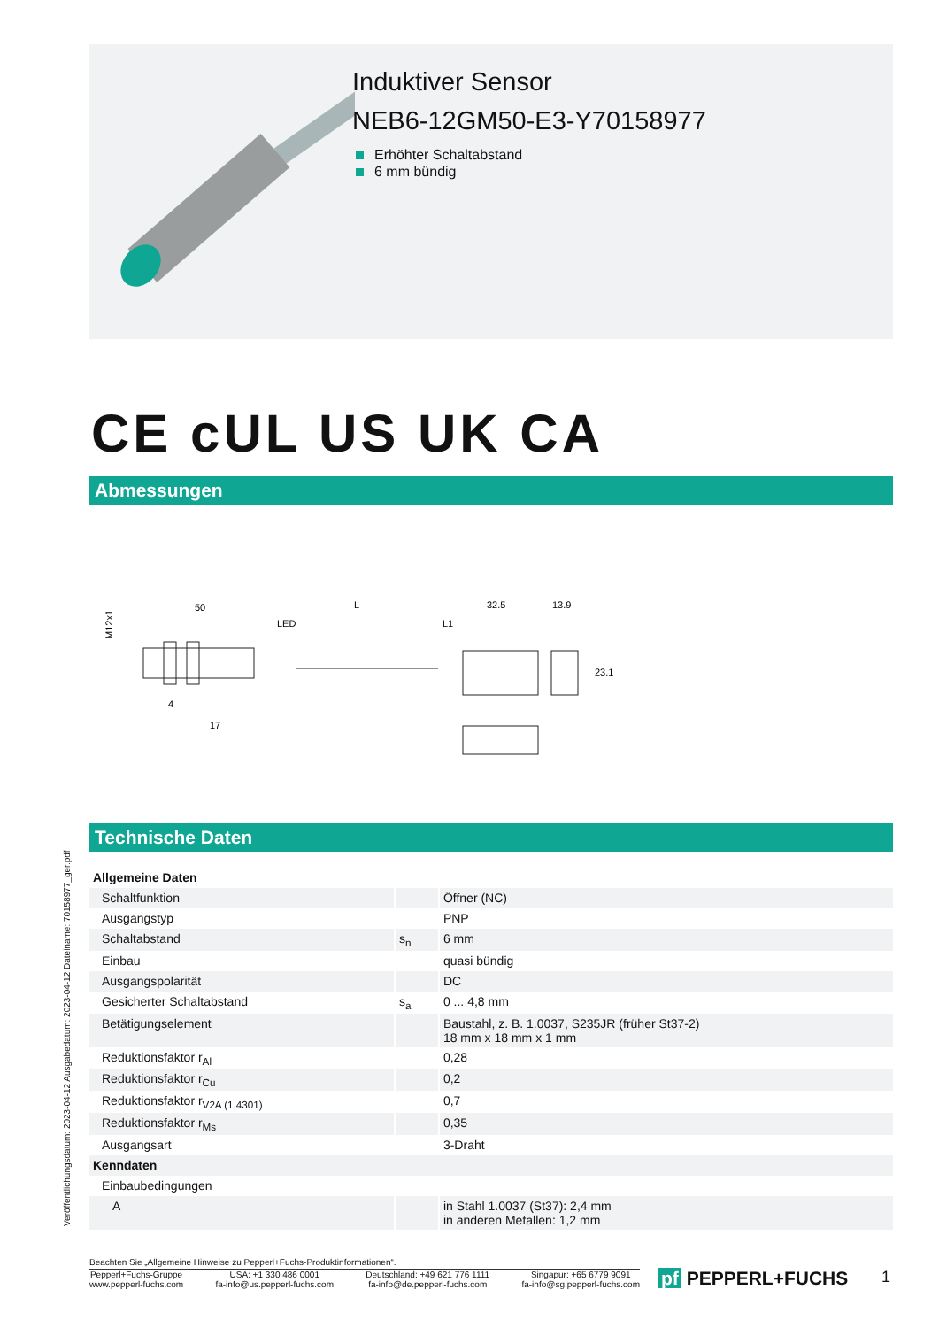Induktiver Sensor
NEB6-12GM50-E3-Y70158977
Erhöhter Schaltabstand
6 mm bündig
CE cUL US UK CA
Abmessungen
M12x1
50
L
32.5
13.9
LED
L1
4
17
23.1
Technische Daten
Veröffentlichungsdatum: 2023-04-12 Ausgabedatum: 2023-04-12 Dateiname: 70158977_ger.pdf
| Allgemeine Daten | | |
| Schaltfunktion | | Öffner (NC) |
| Ausgangstyp | | PNP |
| Schaltabstand | s<sub>n</sub> | 6 mm |
| Einbau | | quasi bündig |
| Ausgangspolarität | | DC |
| Gesicherter Schaltabstand | s<sub>a</sub> | 0 ... 4,8 mm |
| Betätigungselement | | Baustahl, z. B. 1.0037, S235JR (früher St37-2) 18 mm x 18 mm x 1 mm |
| Reduktionsfaktor r<sub>Al</sub> | | 0,28 |
| Reduktionsfaktor r<sub>Cu</sub> | | 0,2 |
| Reduktionsfaktor r<sub>V2A (1.4301)</sub> | | 0,7 |
| Reduktionsfaktor r<sub>Ms</sub> | | 0,35 |
| Ausgangsart | | 3-Draht |
| Kenndaten | | |
| Einbaubedingungen | | |
| A | | in Stahl 1.0037 (St37): 2,4 mm in anderen Metallen: 1,2 mm |
Beachten Sie „Allgemeine Hinweise zu Pepperl+Fuchs-Produktinformationen“.
Pepperl+Fuchs-Gruppe
www.pepperl-fuchs.com
USA: +1 330 486 0001
fa-info@us.pepperl-fuchs.com
Deutschland: +49 621 776 1111
fa-info@de.pepperl-fuchs.com
Singapur: +65 6779 9091
fa-info@sg.pepperl-fuchs.com
pf PEPPERL+FUCHS 1